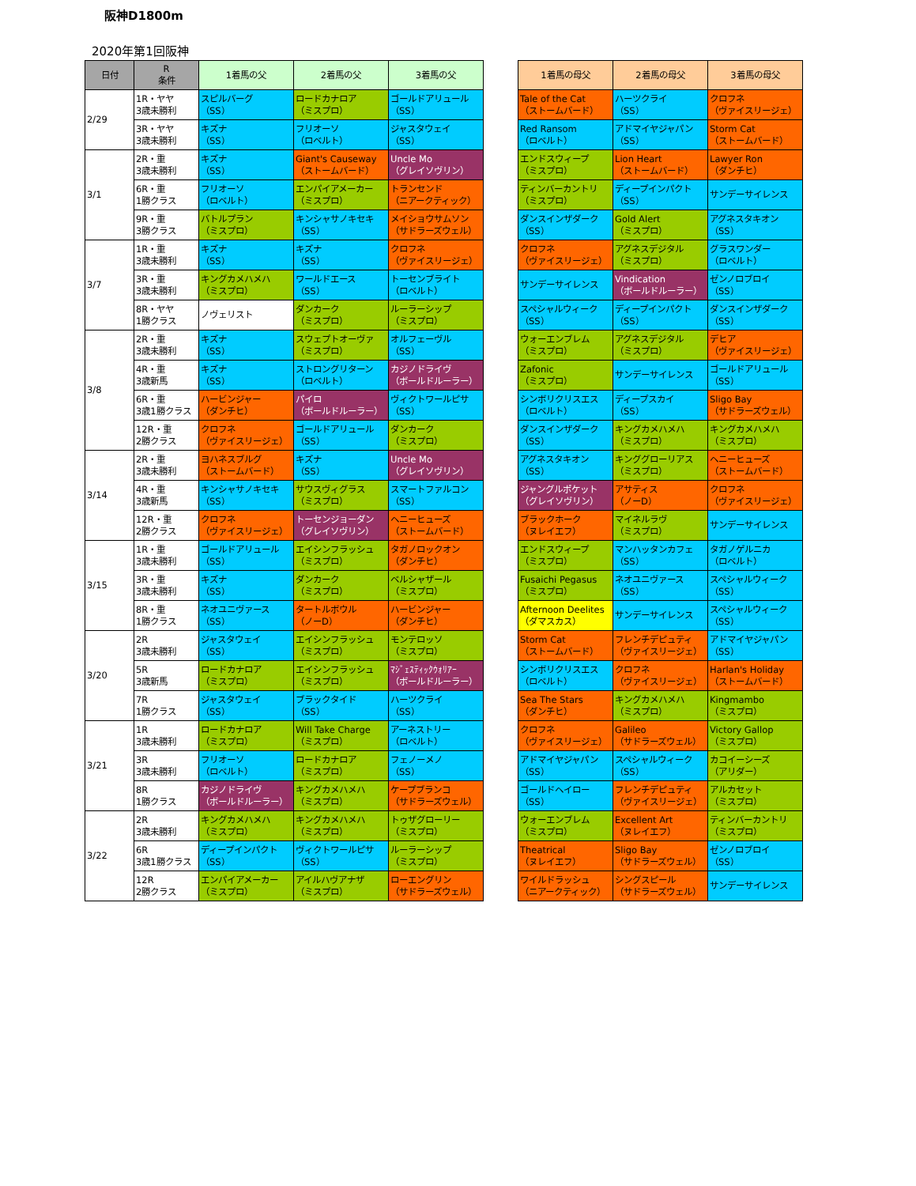阪神D1800m
2020年第1回阪神
| 日付 | R 条件 | 1着馬の父 | 2着馬の父 | 3着馬の父 | | 1着馬の母父 | 2着馬の母父 | 3着馬の母父 |
| 2/29 | 1R・ヤヤ 3歳未勝利 | スピルバーグ （SS） | ロードカナロア （ミスプロ） | ゴールドアリュール （SS） | | Tale of the Cat （ストームバード） | ハーツクライ （SS） | クロフネ （ヴァイスリージェ） |
| | 3R・ヤヤ 3歳未勝利 | キズナ （SS） | フリオーソ （ロベルト） | ジャスタウェイ （SS） | | Red Ransom （ロベルト） | アドマイヤジャパン （SS） | Storm Cat （ストームバード） |
| 3/1 | 2R・重 3歳未勝利 | キズナ （SS） | Giant's Causeway （ストームバード） | Uncle Mo （グレイソヴリン） | | エンドスウィープ （ミスプロ） | Lion Heart （ストームバード） | Lawyer Ron （ダンチヒ） |
| | 6R・重 1勝クラス | フリオーソ （ロベルト） | エンパイアメーカー （ミスプロ） | トランセンド （ニアークティック） | | ティンバーカントリ （ミスプロ） | ディープインパクト （SS） | サンデーサイレンス |
| | 9R・重 3勝クラス | バトルプラン （ミスプロ） | キンシャサノキセキ （SS） | メイショウサムソン （サドラーズウェル） | | ダンスインザダーク （SS） | Gold Alert （ミスプロ） | アグネスタキオン （SS） |
| 3/7 | 1R・重 3歳未勝利 | キズナ （SS） | キズナ （SS） | クロフネ （ヴァイスリージェ） | | クロフネ （ヴァイスリージェ） | アグネスデジタル （ミスプロ） | グラスワンダー （ロベルト） |
| | 3R・重 3歳未勝利 | キングカメハメハ （ミスプロ） | ワールドエース （SS） | トーセンブライト （ロベルト） | | サンデーサイレンス | Vindication （ボールドルーラー） | ゼンノロブロイ （SS） |
| | 8R・ヤヤ 1勝クラス | ノヴェリスト | ダンカーク （ミスプロ） | ルーラーシップ （ミスプロ） | | スペシャルウィーク （SS） | ディープインパクト （SS） | ダンスインザダーク （SS） |
| 3/8 | 2R・重 3歳未勝利 | キズナ （SS） | スウェプトオーヴァ （ミスプロ） | オルフェーヴル （SS） | | ウォーエンブレム （ミスプロ） | アグネスデジタル （ミスプロ） | デヒア （ヴァイスリージェ） |
| | 4R・重 3歳新馬 | キズナ （SS） | ストロングリターン （ロベルト） | カジノドライヴ （ボールドルーラー） | | Zafonic （ミスプロ） | サンデーサイレンス | ゴールドアリュール （SS） |
| | 6R・重 3歳1勝クラス | ハービンジャー （ダンチヒ） | パイロ （ボールドルーラー） | ヴィクトワールピサ （SS） | | シンボリクリスエス （ロベルト） | ディープスカイ （SS） | Sligo Bay （サドラーズウェル） |
| | 12R・重 2勝クラス | クロフネ （ヴァイスリージェ） | ゴールドアリュール （SS） | ダンカーク （ミスプロ） | | ダンスインザダーク （SS） | キングカメハメハ （ミスプロ） | キングカメハメハ （ミスプロ） |
| 3/14 | 2R・重 3歳未勝利 | ヨハネスブルグ （ストームバード） | キズナ （SS） | Uncle Mo （グレイソヴリン） | | アグネスタキオン （SS） | キンググローリアス （ミスプロ） | ヘニーヒューズ （ストームバード） |
| | 4R・重 3歳新馬 | キンシャサノキセキ （SS） | サウスヴィグラス （ミスプロ） | スマートファルコン （SS） | | ジャングルポケット （グレイソヴリン） | アサティス （ノーD） | クロフネ （ヴァイスリージェ） |
| | 12R・重 2勝クラス | クロフネ （ヴァイスリージェ） | トーセンジョーダン （グレイソヴリン） | ヘニーヒューズ （ストームバード） | | ブラックホーク （ヌレイエフ） | マイネルラヴ （ミスプロ） | サンデーサイレンス |
| 3/15 | 1R・重 3歳未勝利 | ゴールドアリュール （SS） | エイシンフラッシュ （ミスプロ） | タガノロックオン （ダンチヒ） | | エンドスウィープ （ミスプロ） | マンハッタンカフェ （SS） | タガノゲルニカ （ロベルト） |
| | 3R・重 3歳未勝利 | キズナ （SS） | ダンカーク （ミスプロ） | ベルシャザール （ミスプロ） | | Fusaichi Pegasus （ミスプロ） | ネオユニヴァース （SS） | スペシャルウィーク （SS） |
| | 8R・重 1勝クラス | ネオユニヴァース （SS） | タートルボウル （ノーD） | ハービンジャー （ダンチヒ） | | Afternoon Deelites （ダマスカス） | サンデーサイレンス | スペシャルウィーク （SS） |
| 3/20 | 2R 3歳未勝利 | ジャスタウェイ （SS） | エイシンフラッシュ （ミスプロ） | モンテロッソ （ミスプロ） | | Storm Cat （ストームバード） | フレンチデピュティ （ヴァイスリージェ） | アドマイヤジャパン （SS） |
| | 5R 3歳新馬 | ロードカナロア （ミスプロ） | エイシンフラッシュ （ミスプロ） | ﾏｼﾞｪｽﾃｨｯｸｳｫﾘｱｰ （ボールドルーラー） | | シンボリクリスエス （ロベルト） | クロフネ （ヴァイスリージェ） | Harlan's Holiday （ストームバード） |
| | 7R 1勝クラス | ジャスタウェイ （SS） | ブラックタイド （SS） | ハーツクライ （SS） | | Sea The Stars （ダンチヒ） | キングカメハメハ （ミスプロ） | Kingmambo （ミスプロ） |
| 3/21 | 1R 3歳未勝利 | ロードカナロア （ミスプロ） | Will Take Charge （ミスプロ） | アーネストリー （ロベルト） | | クロフネ （ヴァイスリージェ） | Galileo （サドラーズウェル） | Victory Gallop （ミスプロ） |
| | 3R 3歳未勝利 | フリオーソ （ロベルト） | ロードカナロア （ミスプロ） | フェノーメノ （SS） | | アドマイヤジャパン （SS） | スペシャルウィーク （SS） | カコイーシーズ （アリダー） |
| | 8R 1勝クラス | カジノドライヴ （ボールドルーラー） | キングカメハメハ （ミスプロ） | ケープブランコ （サドラーズウェル） | | ゴールドヘイロー （SS） | フレンチデピュティ （ヴァイスリージェ） | アルカセット （ミスプロ） |
| 3/22 | 2R 3歳未勝利 | キングカメハメハ （ミスプロ） | キングカメハメハ （ミスプロ） | トゥザグローリー （ミスプロ） | | ウォーエンブレム （ミスプロ） | Excellent Art （ヌレイエフ） | ティンバーカントリ （ミスプロ） |
| | 6R 3歳1勝クラス | ディープインパクト （SS） | ヴィクトワールピサ （SS） | ルーラーシップ （ミスプロ） | | Theatrical （ヌレイエフ） | Sligo Bay （サドラーズウェル） | ゼンノロブロイ （SS） |
| | 12R 2勝クラス | エンパイアメーカー （ミスプロ） | アイルハヴアナザ （ミスプロ） | ローエングリン （サドラーズウェル） | | ワイルドラッシュ （ニアークティック） | シングスピール （サドラーズウェル） | サンデーサイレンス |